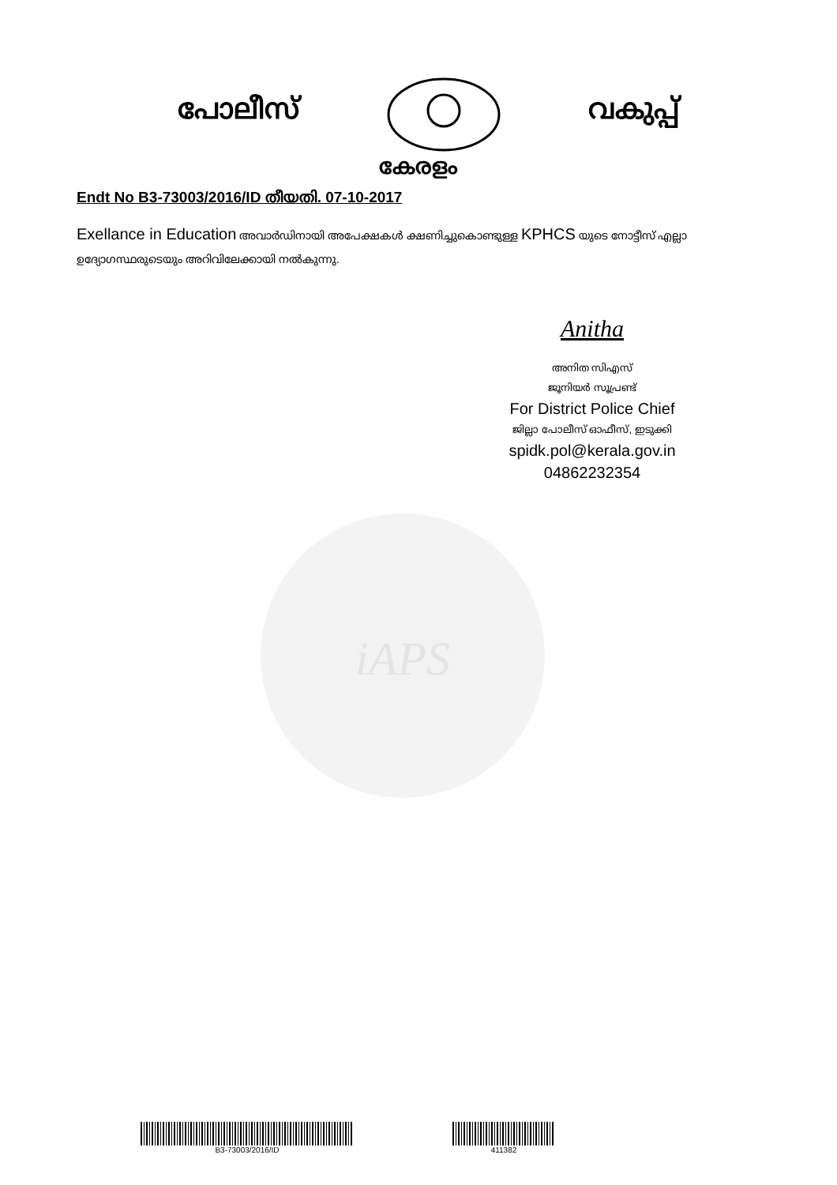പോലീസ് വകുപ്പ്
കേരളം
Endt No B3-73003/2016/ID തീയതി. 07-10-2017
Exellance in Education അവാർഡിനായി അപേക്ഷകൾ ക്ഷണിച്ചുകൊണ്ടുള്ള KPHCS യുടെ നോട്ടീസ് എല്ലാ ഉദ്യോഗസ്ഥരുടെയും അറിവിലേക്കായി നൽകുന്നു.
iAPS
Anitha
അനിത സിഎസ്
ജൂനിയർ സൂപ്രണ്ട്
For District Police Chief
ജില്ലാ പോലീസ് ഓഫീസ്, ഇടുക്കി
spidk.pol@kerala.gov.in
04862232354
B3-73003/2016/ID 411382